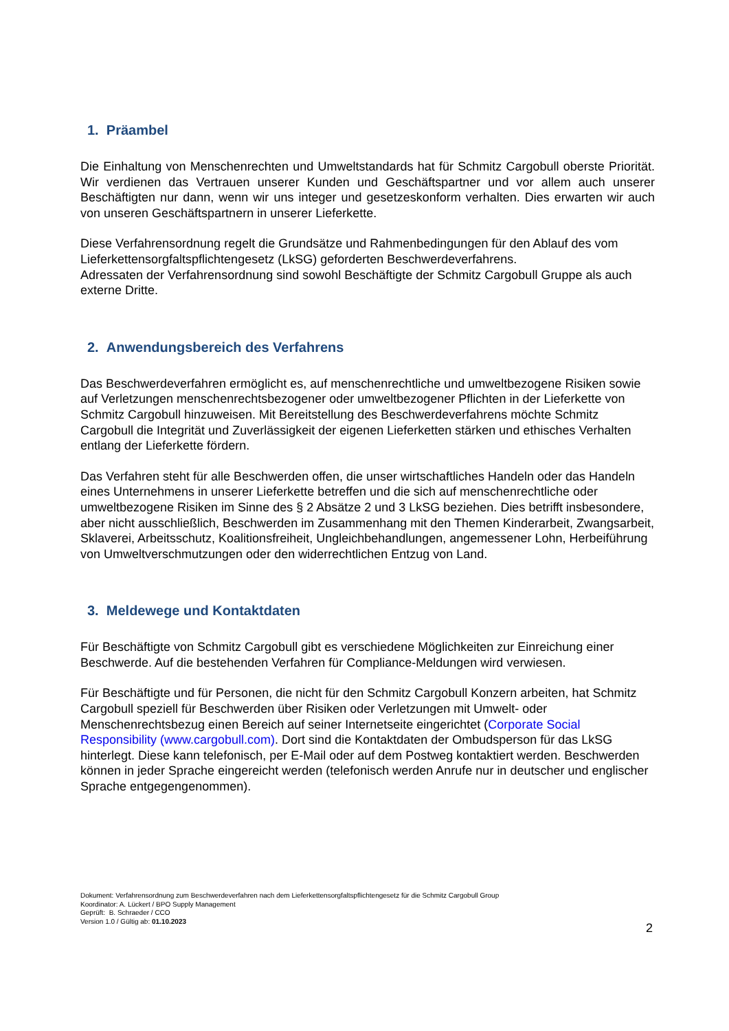1. Präambel
Die Einhaltung von Menschenrechten und Umweltstandards hat für Schmitz Cargobull oberste Priorität. Wir verdienen das Vertrauen unserer Kunden und Geschäftspartner und vor allem auch unserer Beschäftigten nur dann, wenn wir uns integer und gesetzeskonform verhalten. Dies erwarten wir auch von unseren Geschäftspartnern in unserer Lieferkette.
Diese Verfahrensordnung regelt die Grundsätze und Rahmenbedingungen für den Ablauf des vom Lieferkettensorgfaltspflichtengesetz (LkSG) geforderten Beschwerdeverfahrens.
Adressaten der Verfahrensordnung sind sowohl Beschäftigte der Schmitz Cargobull Gruppe als auch externe Dritte.
2. Anwendungsbereich des Verfahrens
Das Beschwerdeverfahren ermöglicht es, auf menschenrechtliche und umweltbezogene Risiken sowie auf Verletzungen menschenrechtsbezogener oder umweltbezogener Pflichten in der Lieferkette von Schmitz Cargobull hinzuweisen. Mit Bereitstellung des Beschwerdeverfahrens möchte Schmitz Cargobull die Integrität und Zuverlässigkeit der eigenen Lieferketten stärken und ethisches Verhalten entlang der Lieferkette fördern.
Das Verfahren steht für alle Beschwerden offen, die unser wirtschaftliches Handeln oder das Handeln eines Unternehmens in unserer Lieferkette betreffen und die sich auf menschenrechtliche oder umweltbezogene Risiken im Sinne des § 2 Absätze 2 und 3 LkSG beziehen. Dies betrifft insbesondere, aber nicht ausschließlich, Beschwerden im Zusammenhang mit den Themen Kinderarbeit, Zwangsarbeit, Sklaverei, Arbeitsschutz, Koalitionsfreiheit, Ungleichbehandlungen, angemessener Lohn, Herbeiführung von Umweltverschmutzungen oder den widerrechtlichen Entzug von Land.
3. Meldewege und Kontaktdaten
Für Beschäftigte von Schmitz Cargobull gibt es verschiedene Möglichkeiten zur Einreichung einer Beschwerde. Auf die bestehenden Verfahren für Compliance-Meldungen wird verwiesen.
Für Beschäftigte und für Personen, die nicht für den Schmitz Cargobull Konzern arbeiten, hat Schmitz Cargobull speziell für Beschwerden über Risiken oder Verletzungen mit Umwelt- oder Menschenrechtsbezug einen Bereich auf seiner Internetseite eingerichtet (Corporate Social Responsibility (www.cargobull.com). Dort sind die Kontaktdaten der Ombudsperson für das LkSG hinterlegt. Diese kann telefonisch, per E-Mail oder auf dem Postweg kontaktiert werden. Beschwerden können in jeder Sprache eingereicht werden (telefonisch werden Anrufe nur in deutscher und englischer Sprache entgegengenommen).
Dokument: Verfahrensordnung zum Beschwerdeverfahren nach dem Lieferkettensorgfaltspflichtengesetz für die Schmitz Cargobull Group
Koordinator: A. Lückert / BPO Supply Management
Geprüft: B. Schraeder / CCO
Version 1.0 / Gültig ab: 01.10.2023
2